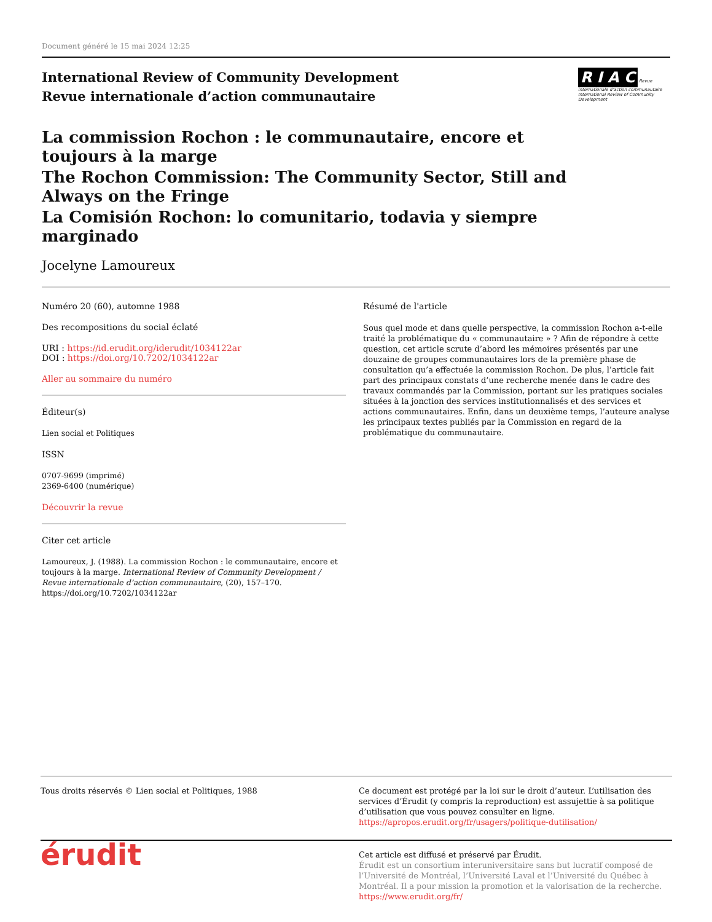Document généré le 15 mai 2024 12:25
International Review of Community Development
Revue internationale d’action communautaire
R I A C Revue internationale d’action communautaire
International Review of Community Development
La commission Rochon : le communautaire, encore et toujours à la marge
The Rochon Commission: The Community Sector, Still and Always on the Fringe
La Comisión Rochon: lo comunitario, todavia y siempre marginado
Jocelyne Lamoureux
Numéro 20 (60), automne 1988
Des recompositions du social éclaté
URI : https://id.erudit.org/iderudit/1034122ar
DOI : https://doi.org/10.7202/1034122ar
Aller au sommaire du numéro
Éditeur(s)
Lien social et Politiques
ISSN
0707-9699 (imprimé)
2369-6400 (numérique)
Découvrir la revue
Citer cet article
Lamoureux, J. (1988). La commission Rochon : le communautaire, encore et toujours à la marge. International Review of Community Development / Revue internationale d’action communautaire, (20), 157–170. https://doi.org/10.7202/1034122ar
Résumé de l'article
Sous quel mode et dans quelle perspective, la commission Rochon a-t-elle traité la problématique du « communautaire » ? Afin de répondre à cette question, cet article scrute d’abord les mémoires présentés par une douzaine de groupes communautaires lors de la première phase de consultation qu’a effectuée la commission Rochon. De plus, l’article fait part des principaux constats d’une recherche menée dans le cadre des travaux commandés par la Commission, portant sur les pratiques sociales situées à la jonction des services institutionnalisés et des services et actions communautaires. Enfin, dans un deuxième temps, l’auteure analyse les principaux textes publiés par la Commission en regard de la problématique du communautaire.
Tous droits réservés © Lien social et Politiques, 1988 Ce document est protégé par la loi sur le droit d’auteur. L’utilisation des services d’Érudit (y compris la reproduction) est assujettie à sa politique d’utilisation que vous pouvez consulter en ligne.
https://apropos.erudit.org/fr/usagers/politique-dutilisation/
érudit
Cet article est diffusé et préservé par Érudit.
Érudit est un consortium interuniversitaire sans but lucratif composé de l’Université de Montréal, l’Université Laval et l’Université du Québec à Montréal. Il a pour mission la promotion et la valorisation de la recherche.
https://www.erudit.org/fr/